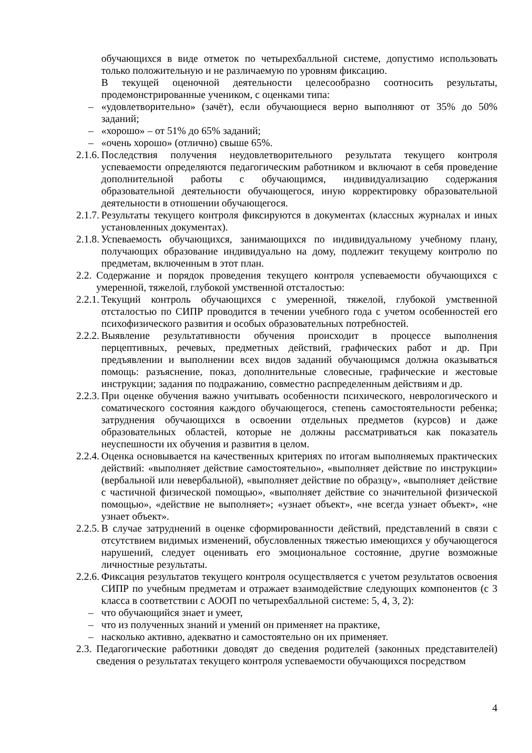обучающихся в виде отметок по четырехбалльной системе, допустимо использовать только положительную и не различаемую по уровням фиксацию.
В текущей оценочной деятельности целесообразно соотносить результаты, продемонстрированные учеником, с оценками типа:
– «удовлетворительно» (зачёт), если обучающиеся верно выполняют от 35% до 50% заданий;
– «хорошо» – от 51% до 65% заданий;
– «очень хорошо» (отлично) свыше 65%.
2.1.6.
Последствия получения неудовлетворительного результата текущего контроля успеваемости определяются педагогическим работником и включают в себя проведение дополнительной работы с обучающимся, индивидуализацию содержания образовательной деятельности обучающегося, иную корректировку образовательной деятельности в отношении обучающегося.
2.1.7.
Результаты текущего контроля фиксируются в документах (классных журналах и иных установленных документах).
2.1.8.
Успеваемость обучающихся, занимающихся по индивидуальному учебному плану, получающих образование индивидуально на дому, подлежит текущему контролю по предметам, включенным в этот план.
2.2.
Содержание и порядок проведения текущего контроля успеваемости обучающихся с умеренной, тяжелой, глубокой умственной отсталостью:
2.2.1.
Текущий контроль обучающихся с умеренной, тяжелой, глубокой умственной отсталостью по СИПР проводится в течении учебного года с учетом особенностей его психофизического развития и особых образовательных потребностей.
2.2.2.
Выявление результативности обучения происходит в процессе выполнения перцептивных, речевых, предметных действий, графических работ и др. При предъявлении и выполнении всех видов заданий обучающимся должна оказываться помощь: разъяснение, показ, дополнительные словесные, графические и жестовые инструкции; задания по подражанию, совместно распределенным действиям и др.
2.2.3.
При оценке обучения важно учитывать особенности психического, неврологического и соматического состояния каждого обучающегося, степень самостоятельности ребенка; затруднения обучающихся в освоении отдельных предметов (курсов) и даже образовательных областей, которые не должны рассматриваться как показатель неуспешности их обучения и развития в целом.
2.2.4.
Оценка основывается на качественных критериях по итогам выполняемых практических действий: «выполняет действие самостоятельно», «выполняет действие по инструкции» (вербальной или невербальной), «выполняет действие по образцу», «выполняет действие с частичной физической помощью», «выполняет действие со значительной физической помощью», «действие не выполняет»; «узнает объект», «не всегда узнает объект», «не узнает объект».
2.2.5.
В случае затруднений в оценке сформированности действий, представлений в связи с отсутствием видимых изменений, обусловленных тяжестью имеющихся у обучающегося нарушений, следует оценивать его эмоциональное состояние, другие возможные личностные результаты.
2.2.6.
Фиксация результатов текущего контроля осуществляется с учетом результатов освоения СИПР по учебным предметам и отражает взаимодействие следующих компонентов (с 3 класса в соответствии с АООП по четырехбалльной системе: 5, 4, 3, 2):
– что обучающийся знает и умеет,
– что из полученных знаний и умений он применяет на практике,
– насколько активно, адекватно и самостоятельно он их применяет.
2.3.
Педагогические работники доводят до сведения родителей (законных представителей) сведения о результатах текущего контроля успеваемости обучающихся посредством
4